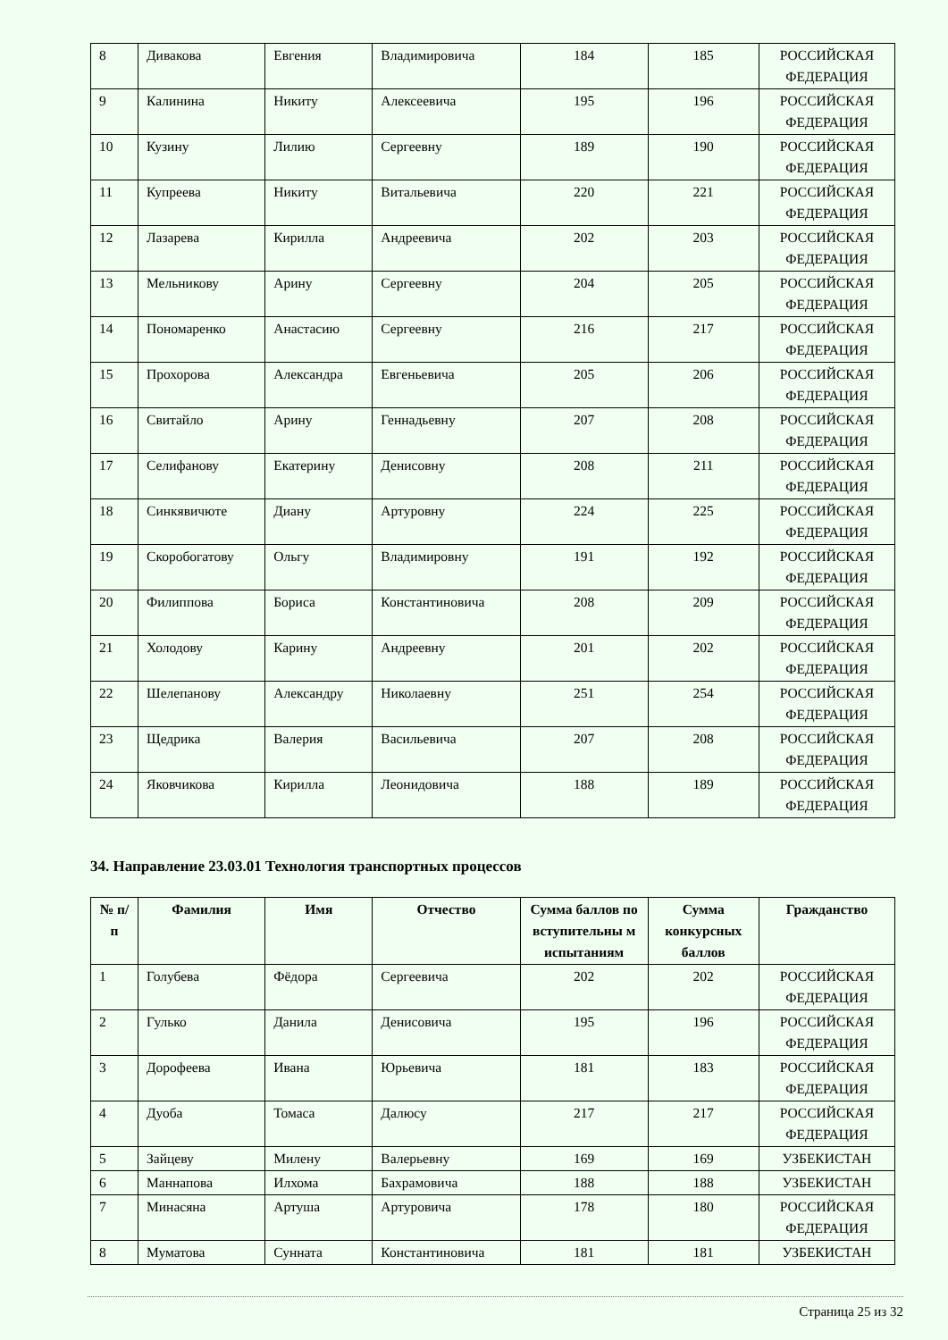| 8 | Дивакова | Евгения | Владимировича | 184 | 185 | РОССИЙСКАЯ ФЕДЕРАЦИЯ |
| 9 | Калинина | Никиту | Алексеевича | 195 | 196 | РОССИЙСКАЯ ФЕДЕРАЦИЯ |
| 10 | Кузину | Лилию | Сергеевну | 189 | 190 | РОССИЙСКАЯ ФЕДЕРАЦИЯ |
| 11 | Купреева | Никиту | Витальевича | 220 | 221 | РОССИЙСКАЯ ФЕДЕРАЦИЯ |
| 12 | Лазарева | Кирилла | Андреевича | 202 | 203 | РОССИЙСКАЯ ФЕДЕРАЦИЯ |
| 13 | Мельникову | Арину | Сергеевну | 204 | 205 | РОССИЙСКАЯ ФЕДЕРАЦИЯ |
| 14 | Пономаренко | Анастасию | Сергеевну | 216 | 217 | РОССИЙСКАЯ ФЕДЕРАЦИЯ |
| 15 | Прохорова | Александра | Евгеньевича | 205 | 206 | РОССИЙСКАЯ ФЕДЕРАЦИЯ |
| 16 | Свитайло | Арину | Геннадьевну | 207 | 208 | РОССИЙСКАЯ ФЕДЕРАЦИЯ |
| 17 | Селифанову | Екатерину | Денисовну | 208 | 211 | РОССИЙСКАЯ ФЕДЕРАЦИЯ |
| 18 | Синкявичюте | Диану | Артуровну | 224 | 225 | РОССИЙСКАЯ ФЕДЕРАЦИЯ |
| 19 | Скоробогатову | Ольгу | Владимировну | 191 | 192 | РОССИЙСКАЯ ФЕДЕРАЦИЯ |
| 20 | Филиппова | Бориса | Константиновича | 208 | 209 | РОССИЙСКАЯ ФЕДЕРАЦИЯ |
| 21 | Холодову | Карину | Андреевну | 201 | 202 | РОССИЙСКАЯ ФЕДЕРАЦИЯ |
| 22 | Шелепанову | Александру | Николаевну | 251 | 254 | РОССИЙСКАЯ ФЕДЕРАЦИЯ |
| 23 | Щедрика | Валерия | Васильевича | 207 | 208 | РОССИЙСКАЯ ФЕДЕРАЦИЯ |
| 24 | Яковчикова | Кирилла | Леонидовича | 188 | 189 | РОССИЙСКАЯ ФЕДЕРАЦИЯ |
34. Направление 23.03.01 Технология транспортных процессов
| № п/п | Фамилия | Имя | Отчество | Сумма баллов по вступительны м испытаниям | Сумма конкурсных баллов | Гражданство |
| --- | --- | --- | --- | --- | --- | --- |
| 1 | Голубева | Фёдора | Сергеевича | 202 | 202 | РОССИЙСКАЯ ФЕДЕРАЦИЯ |
| 2 | Гулько | Данила | Денисовича | 195 | 196 | РОССИЙСКАЯ ФЕДЕРАЦИЯ |
| 3 | Дорофеева | Ивана | Юрьевича | 181 | 183 | РОССИЙСКАЯ ФЕДЕРАЦИЯ |
| 4 | Дуоба | Томаса | Далюсу | 217 | 217 | РОССИЙСКАЯ ФЕДЕРАЦИЯ |
| 5 | Зайцеву | Милену | Валерьевну | 169 | 169 | УЗБЕКИСТАН |
| 6 | Маннапова | Илхома | Бахрамовича | 188 | 188 | УЗБЕКИСТАН |
| 7 | Минасяна | Артуша | Артуровича | 178 | 180 | РОССИЙСКАЯ ФЕДЕРАЦИЯ |
| 8 | Муматова | Сунната | Константиновича | 181 | 181 | УЗБЕКИСТАН |
Страница 25 из 32